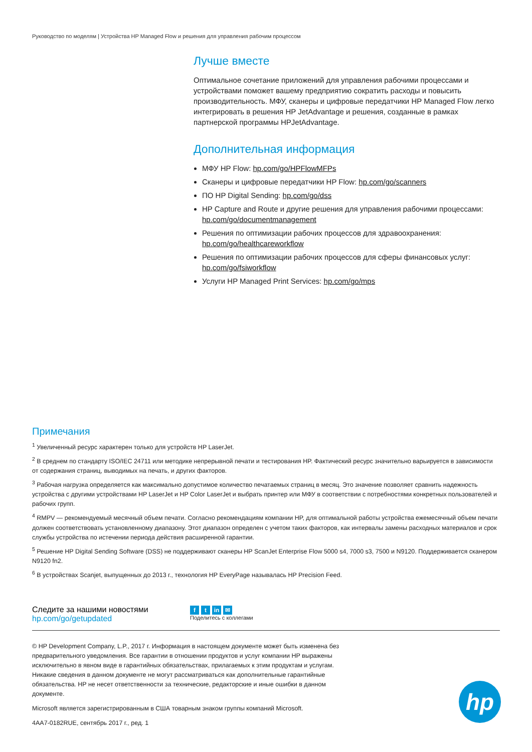Руководство по моделям | Устройства HP Managed Flow и решения для управления рабочим процессом
Лучше вместе
Оптимальное сочетание приложений для управления рабочими процессами и устройствами поможет вашему предприятию сократить расходы и повысить производительность. МФУ, сканеры и цифровые передатчики HP Managed Flow легко интегрировать в решения HP JetAdvantage и решения, созданные в рамках партнерской программы HPJetAdvantage.
Дополнительная информация
МФУ HP Flow: hp.com/go/HPFlowMFPs
Сканеры и цифровые передатчики HP Flow: hp.com/go/scanners
ПО HP Digital Sending: hp.com/go/dss
HP Capture and Route и другие решения для управления рабочими процессами: hp.com/go/documentmanagement
Решения по оптимизации рабочих процессов для здравоохранения: hp.com/go/healthcareworkflow
Решения по оптимизации рабочих процессов для сферы финансовых услуг: hp.com/go/fsiworkflow
Услуги HP Managed Print Services: hp.com/go/mps
Примечания
<sup>1</sup> Увеличенный ресурс характерен только для устройств HP LaserJet.
<sup>2</sup> В среднем по стандарту ISO/IEC 24711 или методике непрерывной печати и тестирования HP. Фактический ресурс значительно варьируется в зависимости от содержания страниц, выводимых на печать, и других факторов.
<sup>3</sup> Рабочая нагрузка определяется как максимально допустимое количество печатаемых страниц в месяц. Это значение позволяет сравнить надежность устройства с другими устройствами HP LaserJet и HP Color LaserJet и выбрать принтер или МФУ в соответствии с потребностями конкретных пользователей и рабочих групп.
<sup>4</sup> RMPV — рекомендуемый месячный объем печати. Согласно рекомендациям компании HP, для оптимальной работы устройства ежемесячный объем печати должен соответствовать установленному диапазону. Этот диапазон определен с учетом таких факторов, как интервалы замены расходных материалов и срок службы устройства по истечении периода действия расширенной гарантии.
<sup>5</sup> Решение HP Digital Sending Software (DSS) не поддерживают сканеры HP ScanJet Enterprise Flow 5000 s4, 7000 s3, 7500 и N9120. Поддерживается сканером N9120 fn2.
<sup>6</sup> В устройствах Scanjet, выпущенных до 2013 г., технология HP EveryPage называлась HP Precision Feed.
Следите за нашими новостями
hp.com/go/getupdated
ft in ✉
Поделитесь с коллегами
© HP Development Company, L.P., 2017 г. Информация в настоящем документе может быть изменена без предварительного уведомления. Все гарантии в отношении продуктов и услуг компании HP выражены исключительно в явном виде в гарантийных обязательствах, прилагаемых к этим продуктам и услугам. Никакие сведения в данном документе не могут рассматриваться как дополнительные гарантийные обязательства. HP не несет ответственности за технические, редакторские и иные ошибки в данном документе.
Microsoft является зарегистрированным в США товарным знаком группы компаний Microsoft.
4AA7-0182RUE, сентябрь 2017 г., ред. 1
hp